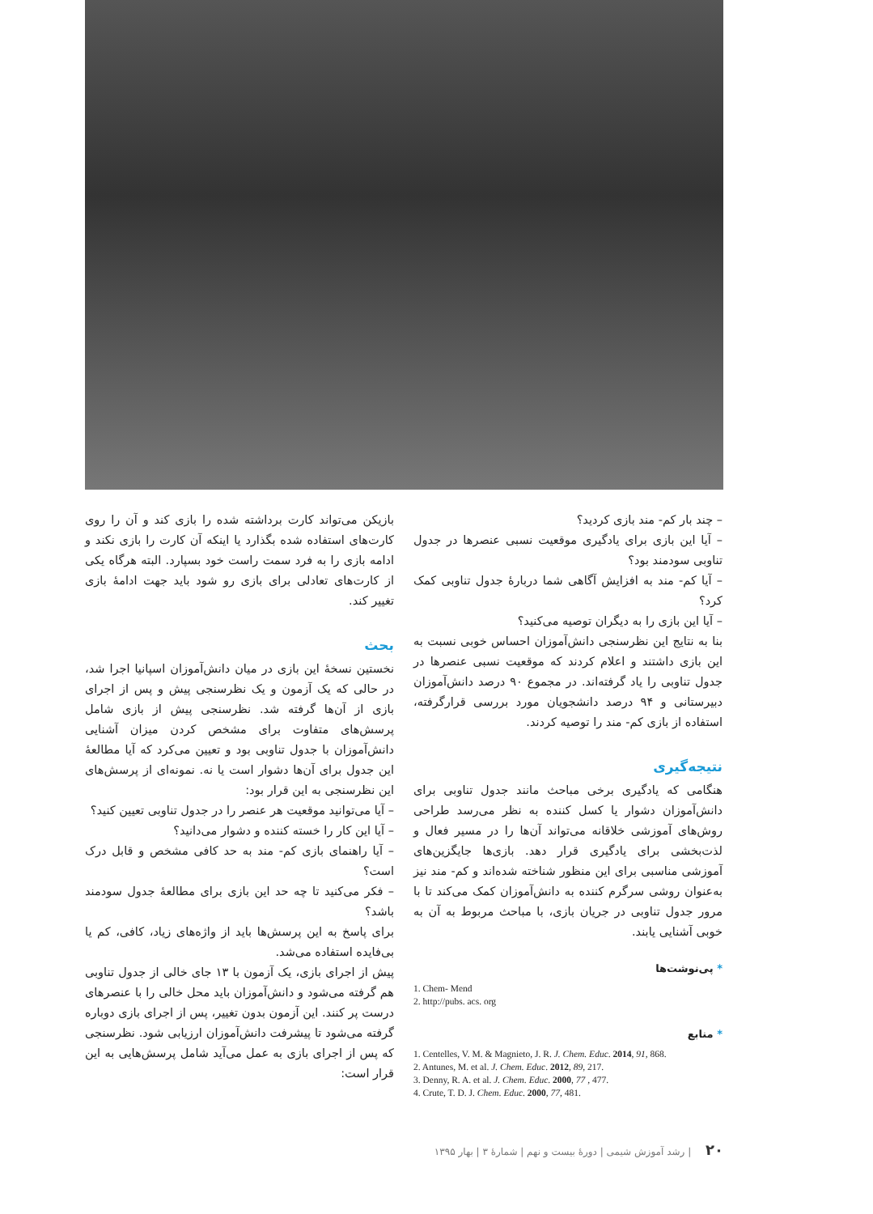بازیکن می‌تواند کارت برداشته شده را بازی کند و آن را روی کارت‌های استفاده شده بگذارد یا اینکه آن کارت را بازی نکند و ادامه بازی را به فرد سمت راست خود بسپارد. البته هرگاه یکی از کارت‌های تعادلی برای بازی رو شود باید جهت ادامهٔ بازی تغییر کند.
بحث
نخستین نسخهٔ این بازی در میان دانش‌آموزان اسپانیا اجرا شد، در حالی که یک آزمون و یک نظرسنجی پیش و پس از اجرای بازی از آن‌ها گرفته شد. نظرسنجی پیش از بازی شامل پرسش‌های متفاوت برای مشخص کردن میزان آشنایی دانش‌آموزان با جدول تناوبی بود و تعیین می‌کرد که آیا مطالعهٔ این جدول برای آن‌ها دشوار است یا نه. نمونه‌ای از پرسش‌های این نظرسنجی به این قرار بود:
– آیا می‌توانید موقعیت هر عنصر را در جدول تناوبی تعیین کنید؟
– آیا این کار را خسته کننده و دشوار می‌دانید؟
– آیا راهنمای بازی کم- مند به حد کافی مشخص و قابل درک است؟
– فکر می‌کنید تا چه حد این بازی برای مطالعهٔ جدول سودمند باشد؟
برای پاسخ به این پرسش‌ها باید از واژه‌های زیاد، کافی، کم یا بی‌فایده استفاده می‌شد.
پیش از اجرای بازی، یک آزمون با ۱۳ جای خالی از جدول تناوبی هم گرفته می‌شود و دانش‌آموزان باید محل خالی را با عنصرهای درست پر کنند. این آزمون بدون تغییر، پس از اجرای بازی دوباره گرفته می‌شود تا پیشرفت دانش‌آموزان ارزیابی شود. نظرسنجی که پس از اجرای بازی به عمل می‌آید شامل پرسش‌هایی به این قرار است:
– چند بار کم- مند بازی کردید؟
– آیا این بازی برای یادگیری موقعیت نسبی عنصرها در جدول تناوبی سودمند بود؟
– آیا کم- مند به افزایش آگاهی شما دربارهٔ جدول تناوبی کمک کرد؟
– آیا این بازی را به دیگران توصیه می‌کنید؟
بنا به نتایج این نظرسنجی دانش‌آموزان احساس خوبی نسبت به این بازی داشتند و اعلام کردند که موقعیت نسبی عنصرها در جدول تناوبی را یاد گرفته‌اند. در مجموع ۹۰ درصد دانش‌آموزان دبیرستانی و ۹۴ درصد دانشجویان مورد بررسی قرارگرفته، استفاده از بازی کم- مند را توصیه کردند.
نتیجه‌گیری
هنگامی که یادگیری برخی مباحث مانند جدول تناوبی برای دانش‌آموزان دشوار یا کسل کننده به نظر می‌رسد طراحی روش‌های آموزشی خلاقانه می‌تواند آن‌ها را در مسیر فعال و لذت‌بخشی برای یادگیری قرار دهد. بازی‌ها جایگزین‌های آموزشی مناسبی برای این منظور شناخته شده‌اند و کم- مند نیز به‌عنوان روشی سرگرم کننده به دانش‌آموزان کمک می‌کند تا با مرور جدول تناوبی در جریان بازی، با مباحث مربوط به آن به خوبی آشنایی یابند.
* پی‌نوشت‌ها
1. Chem- Mend
2. http://pubs. acs. org
* منابع
1. Centelles, V. M. & Magnieto, J. R. J. Chem. Educ. 2014, 91, 868.
2. Antunes, M. et al. J. Chem. Educ. 2012, 89, 217.
3. Denny, R. A. et al. J. Chem. Educ. 2000, 77 , 477.
4. Crute, T. D. J. Chem. Educ. 2000, 77, 481.
۲۰ | رشد آموزش شیمی | دورهٔ بیست و نهم | شمارهٔ ۳ | بهار ۱۳۹۵